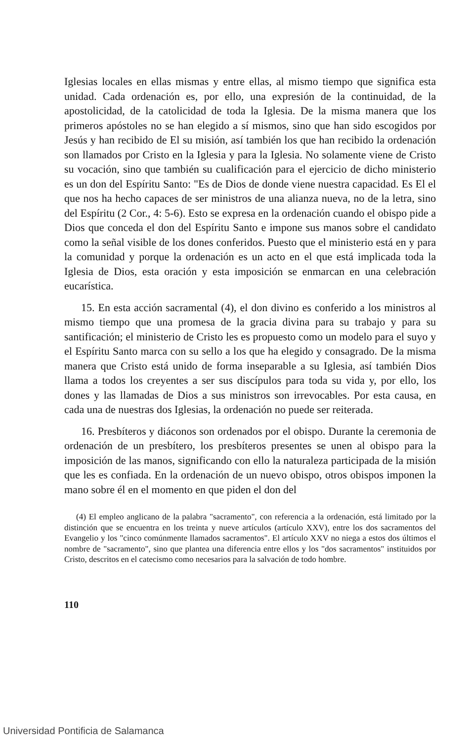Iglesias locales en ellas mismas y entre ellas, al mismo tiempo que significa esta unidad. Cada ordenación es, por ello, una expresión de la continuidad, de la apostolicidad, de la catolicidad de toda la Iglesia. De la misma manera que los primeros apóstoles no se han elegido a sí mismos, sino que han sido escogidos por Jesús y han recibido de El su misión, así también los que han recibido la ordenación son llamados por Cristo en la Iglesia y para la Iglesia. No solamente viene de Cristo su vocación, sino que también su cualificación para el ejercicio de dicho ministerio es un don del Espíritu Santo: "Es de Dios de donde viene nuestra capacidad. Es El el que nos ha hecho capaces de ser ministros de una alianza nueva, no de la letra, sino del Espíritu (2 Cor., 4: 5-6). Esto se expresa en la ordenación cuando el obispo pide a Dios que conceda el don del Espíritu Santo e impone sus manos sobre el candidato como la señal visible de los dones conferidos. Puesto que el ministerio está en y para la comunidad y porque la ordenación es un acto en el que está implicada toda la Iglesia de Dios, esta oración y esta imposición se enmarcan en una celebración eucarística.
15. En esta acción sacramental (4), el don divino es conferido a los ministros al mismo tiempo que una promesa de la gracia divina para su trabajo y para su santificación; el ministerio de Cristo les es propuesto como un modelo para el suyo y el Espíritu Santo marca con su sello a los que ha elegido y consagrado. De la misma manera que Cristo está unido de forma inseparable a su Iglesia, así también Dios llama a todos los creyentes a ser sus discípulos para toda su vida y, por ello, los dones y las llamadas de Dios a sus ministros son irrevocables. Por esta causa, en cada una de nuestras dos Iglesias, la ordenación no puede ser reiterada.
16. Presbíteros y diáconos son ordenados por el obispo. Durante la ceremonia de ordenación de un presbítero, los presbíteros presentes se unen al obispo para la imposición de las manos, significando con ello la naturaleza participada de la misión que les es confiada. En la ordenación de un nuevo obispo, otros obispos imponen la mano sobre él en el momento en que piden el don del
(4) El empleo anglicano de la palabra "sacramento", con referencia a la ordenación, está limitado por la distinción que se encuentra en los treinta y nueve artículos (artículo XXV), entre los dos sacramentos del Evangelio y los "cinco comúnmente llamados sacramentos". El artículo XXV no niega a estos dos últimos el nombre de "sacramento", sino que plantea una diferencia entre ellos y los "dos sacramentos" instituidos por Cristo, descritos en el catecismo como necesarios para la salvación de todo hombre.
110
Universidad Pontificia de Salamanca